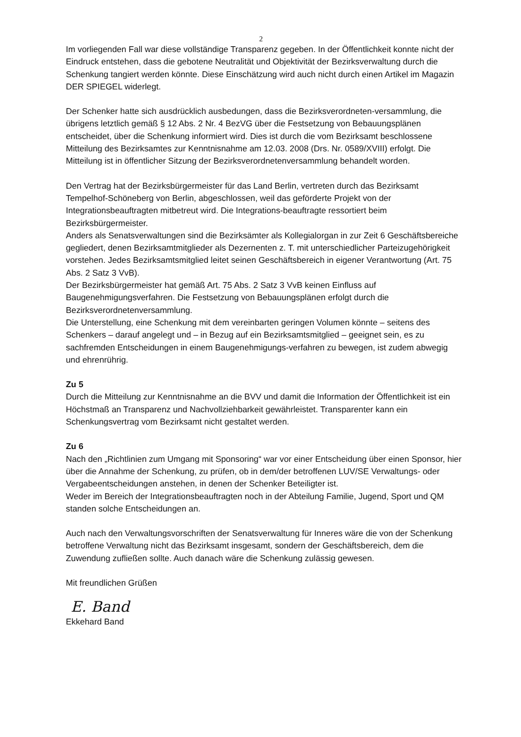2
Im vorliegenden Fall war diese vollständige Transparenz gegeben. In der Öffentlichkeit konnte nicht der Eindruck entstehen, dass die gebotene Neutralität und Objektivität der Bezirksverwaltung durch die Schenkung tangiert werden könnte. Diese Einschätzung wird auch nicht durch einen Artikel im Magazin DER SPIEGEL widerlegt.
Der Schenker hatte sich ausdrücklich ausbedungen, dass die Bezirksverordneten-versammlung, die übrigens letztlich gemäß § 12 Abs. 2 Nr. 4 BezVG über die Festsetzung von Bebauungsplänen entscheidet, über die Schenkung informiert wird. Dies ist durch die vom Bezirksamt beschlossene Mitteilung des Bezirksamtes zur Kenntnisnahme am 12.03. 2008 (Drs. Nr. 0589/XVIII) erfolgt. Die Mitteilung ist in öffentlicher Sitzung der Bezirksverordnetenversammlung behandelt worden.
Den Vertrag hat der Bezirksbürgermeister für das Land Berlin, vertreten durch das Bezirksamt Tempelhof-Schöneberg von Berlin, abgeschlossen, weil das geförderte Projekt von der Integrationsbeauftragten mitbetreut wird. Die Integrations-beauftragte ressortiert beim Bezirksbürgermeister.
Anders als Senatsverwaltungen sind die Bezirksämter als Kollegialorgan in zur Zeit 6 Geschäftsbereiche gegliedert, denen Bezirksamtmitglieder als Dezernenten z. T. mit unterschiedlicher Parteizugehörigkeit vorstehen. Jedes Bezirksamtsmitglied leitet seinen Geschäftsbereich in eigener Verantwortung (Art. 75 Abs. 2 Satz 3 VvB).
Der Bezirksbürgermeister hat gemäß Art. 75 Abs. 2 Satz 3 VvB keinen Einfluss auf Baugenehmigungsverfahren. Die Festsetzung von Bebauungsplänen erfolgt durch die Bezirksverordnetenversammlung.
Die Unterstellung, eine Schenkung mit dem vereinbarten geringen Volumen könnte – seitens des Schenkers – darauf angelegt und – in Bezug auf ein Bezirksamtsmitglied – geeignet sein, es zu sachfremden Entscheidungen in einem Baugenehmigungs-verfahren zu bewegen, ist zudem abwegig und ehrenrührig.
Zu 5
Durch die Mitteilung zur Kenntnisnahme an die BVV und damit die Information der Öffentlichkeit ist ein Höchstmaß an Transparenz und Nachvollziehbarkeit gewährleistet. Transparenter kann ein Schenkungsvertrag vom Bezirksamt nicht gestaltet werden.
Zu 6
Nach den „Richtlinien zum Umgang mit Sponsoring“ war vor einer Entscheidung über einen Sponsor, hier über die Annahme der Schenkung, zu prüfen, ob in dem/der betroffenen LUV/SE Verwaltungs- oder Vergabeentscheidungen anstehen, in denen der Schenker Beteiligter ist.
Weder im Bereich der Integrationsbeauftragten noch in der Abteilung Familie, Jugend, Sport und QM standen solche Entscheidungen an.
Auch nach den Verwaltungsvorschriften der Senatsverwaltung für Inneres wäre die von der Schenkung betroffene Verwaltung nicht das Bezirksamt insgesamt, sondern der Geschäftsbereich, dem die Zuwendung zufließen sollte. Auch danach wäre die Schenkung zulässig gewesen.
Mit freundlichen Grüßen
E. Band
Ekkehard Band